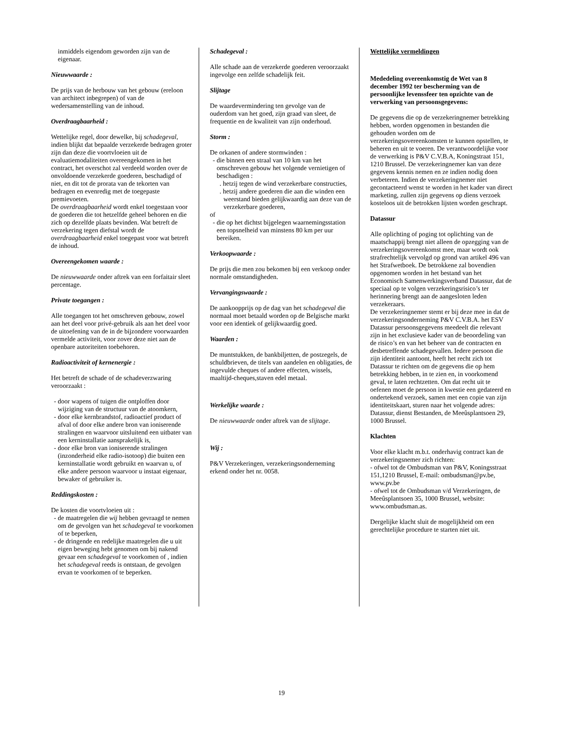inmiddels eigendom geworden zijn van de eigenaar.
Nieuwwaarde :
De prijs van de herbouw van het gebouw (ereloon van architect inbegrepen) of van de wedersamenstelling van de inhoud.
Overdraagbaarheid :
Wettelijke regel, door dewelke, bij schadegeval, indien blijkt dat bepaalde verzekerde bedragen groter zijn dan deze die voortvloeien uit de evaluatiemodaliteiten overeengekomen in het contract, het overschot zal verdeeld worden over de onvoldoende verzekerde goederen, beschadigd of niet, en dit tot de prorata van de tekorten van bedragen en evenredig met de toegepaste premievoeten.
De overdraagbaarheid wordt enkel toegestaan voor de goederen die tot hetzelfde geheel behoren en die zich op dezelfde plaats bevinden. Wat betreft de verzekering tegen diefstal wordt de overdraagbaarheid enkel toegepast voor wat betreft de inhoud.
Overeengekomen waarde :
De nieuwwaarde onder aftrek van een forfaitair sleet percentage.
Private toegangen :
Alle toegangen tot het omschreven gebouw, zowel aan het deel voor privé-gebruik als aan het deel voor de uitoefening van de in de bijzondere voorwaarden vermelde activiteit, voor zover deze niet aan de openbare autoriteiten toebehoren.
Radioactiviteit of kernenergie :
Het betreft de schade of de schadeverzwaring veroorzaakt :
- door wapens of tuigen die ontploffen door wijziging van de structuur van de atoomkern,
- door elke kernbrandstof, radioactief product of afval of door elke andere bron van ioniserende stralingen en waarvoor uitsluitend een uitbater van een kerninstallatie aansprakelijk is,
- door elke bron van ioniserende stralingen (inzonderheid elke radio-isotoop) die buiten een kerninstallatie wordt gebruikt en waarvan u, of elke andere persoon waarvoor u instaat eigenaar, bewaker of gebruiker is.
Reddingskosten :
De kosten die voortvloeien uit :
- de maatregelen die wij hebben gevraagd te nemen om de gevolgen van het schadegeval te voorkomen of te beperken,
- de dringende en redelijke maatregelen die u uit eigen beweging hebt genomen om bij nakend gevaar een schadegeval te voorkomen of , indien het schadegeval reeds is ontstaan, de gevolgen ervan te voorkomen of te beperken.
Schadegeval :
Alle schade aan de verzekerde goederen veroorzaakt ingevolge een zelfde schadelijk feit.
Slijtage
De waardevermindering ten gevolge van de ouderdom van het goed, zijn graad van sleet, de frequentie en de kwaliteit van zijn onderhoud.
Storm :
De orkanen of andere stormwinden :
- die binnen een straal van 10 km van het omschreven gebouw het volgende vernietigen of beschadigen :
. hetzij tegen de wind verzekerbare constructies,
. hetzij andere goederen die aan die winden een weerstand bieden gelijkwaardig aan deze van de verzekerbare goederen,
of
- die op het dichtst bijgelegen waarnemingsstation een topsnelheid van minstens 80 km per uur bereiken.
Verkoopwaarde :
De prijs die men zou bekomen bij een verkoop onder normale omstandigheden.
Vervangingswaarde :
De aankoopprijs op de dag van het schadegeval die normaal moet betaald worden op de Belgische markt voor een identiek of gelijkwaardig goed.
Waarden :
De muntstukken, de bankbiljetten, de postzegels, de schuldbrieven, de titels van aandelen en obligaties, de ingevulde cheques of andere effecten, wissels, maaltijd-cheques,staven edel metaal.
Werkelijke waarde :
De nieuwwaarde onder aftrek van de slijtage.
Wij :
P&V Verzekeringen, verzekeringsonderneming erkend onder het nr. 0058.
Wettelijke vermeldingen
Mededeling overeenkomstig de Wet van 8 december 1992 ter bescherming van de persoonlijke levenssfeer ten opzichte van de verwerking van persoonsgegevens:
De gegevens die op de verzekeringnemer betrekking hebben, worden opgenomen in bestanden die gehouden worden om de verzekeringsovereenkomsten te kunnen opstellen, te beheren en uit te voeren. De verantwoordelijke voor de verwerking is P&V C.V.B.A, Koningstraat 151, 1210 Brussel. De verzekeringnemer kan van deze gegevens kennis nemen en ze indien nodig doen verbeteren. Indien de verzekeringnemer niet gecontacteerd wenst te worden in het kader van direct marketing, zullen zijn gegevens op diens verzoek kosteloos uit de betrokken lijsten worden geschrapt.
Datassur
Alle oplichting of poging tot oplichting van de maatschappij brengt niet alleen de opzegging van de verzekeringsovereenkomst mee, maar wordt ook strafrechtelijk vervolgd op grond van artikel 496 van het Strafwetboek. De betrokkene zal bovendien opgenomen worden in het bestand van het Economisch Samenwerkingsverband Datassur, dat de speciaal op te volgen verzekeringsrisico’s ter herinnering brengt aan de aangesloten leden verzekeraars.
De verzekeringnemer stemt er bij deze mee in dat de verzekeringsonderneming P&V C.V.B.A. het ESV Datassur persoonsgegevens meedeelt die relevant zijn in het exclusieve kader van de beoordeling van de risico’s en van het beheer van de contracten en desbetreffende schadegevallen. Iedere persoon die zijn identiteit aantoont, heeft het recht zich tot Datassur te richten om de gegevens die op hem betrekking hebben, in te zien en, in voorkomend geval, te laten rechtzetten. Om dat recht uit te oefenen moet de persoon in kwestie een gedateerd en ondertekend verzoek, samen met een copie van zijn identiteitskaart, sturen naar het volgende adres: Datassur, dienst Bestanden, de Meeûsplantsoen 29, 1000 Brussel.
Klachten
Voor elke klacht m.b.t. onderhavig contract kan de verzekeringsnemer zich richten:
- ofwel tot de Ombudsman van P&V, Koningsstraat 151,1210 Brussel, E-mail: ombudsman@pv.be, www.pv.be
- ofwel tot de Ombudsman v/d Verzekeringen, de Meeûsplantsoen 35, 1000 Brussel, website: www.ombudsman.as.
Dergelijke klacht sluit de mogelijkheid om een gerechtelijke procedure te starten niet uit.
19